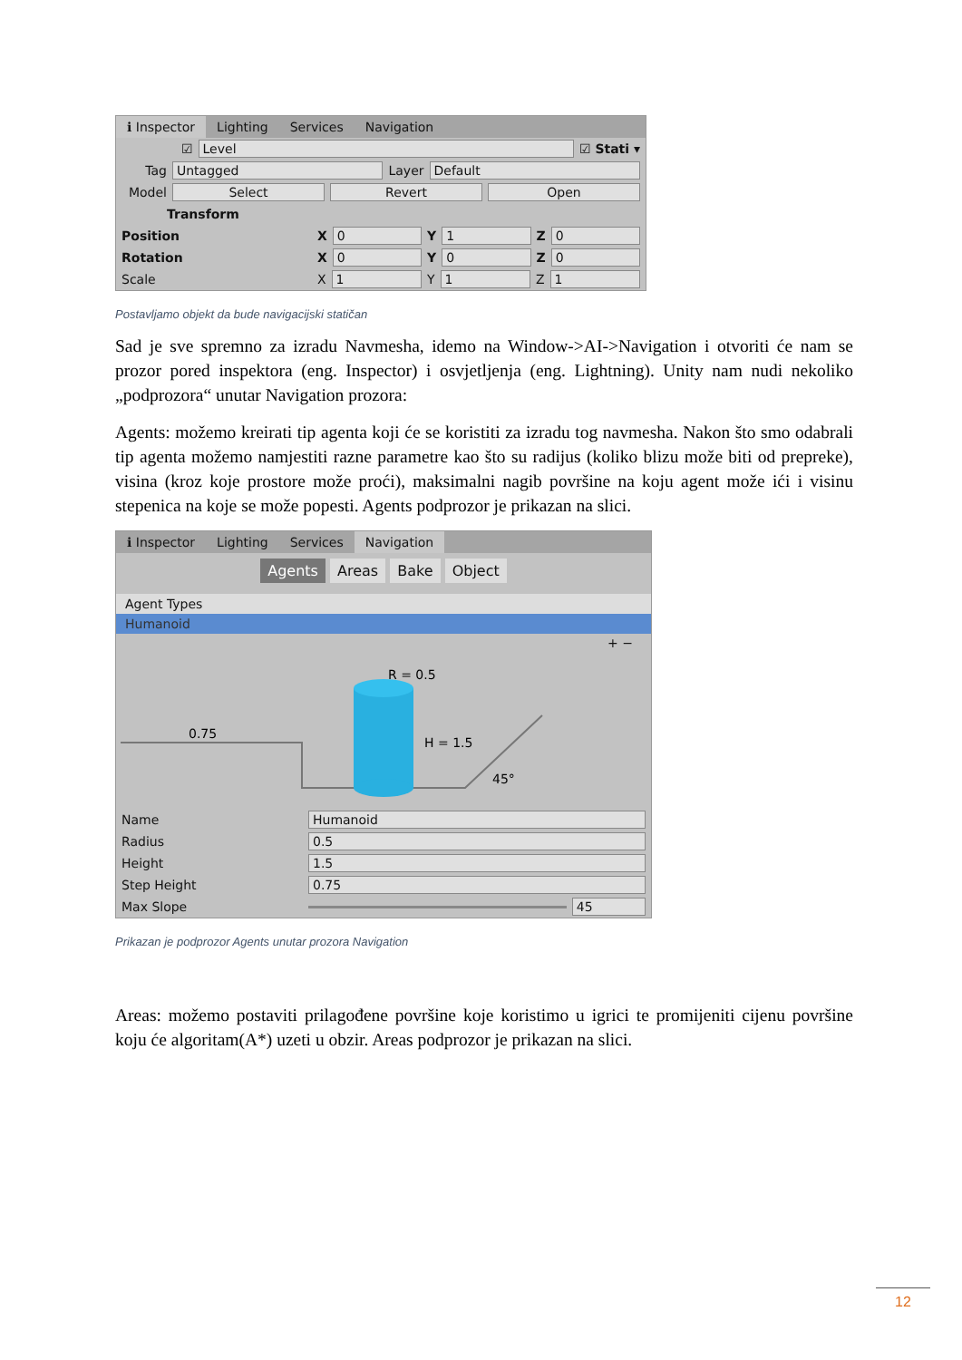ℹ Inspector Lighting Services Navigation
☑
Level
☑ Stati ▾
Tag
Untagged
Layer
Default
Model
Select Revert Open
Transform
Position X
0
Y
1
Z
0
Rotation X
0
Y
0
Z
0
Scale X
1
Y
1
Z
1
Postavljamo objekt da bude navigacijski statičan
Sad je sve spremno za izradu Navmesha, idemo na Window->AI->Navigation i otvoriti će nam se prozor pored inspektora (eng. Inspector) i osvjetljenja (eng. Lightning). Unity nam nudi nekoliko „podprozora“ unutar Navigation prozora:
Agents: možemo kreirati tip agenta koji će se koristiti za izradu tog navmesha. Nakon što smo odabrali tip agenta možemo namjestiti razne parametre kao što su radijus (koliko blizu može biti od prepreke), visina (kroz koje prostore može proći), maksimalni nagib površine na koju agent može ići i visinu stepenica na koje se može popesti. Agents podprozor je prikazan na slici.
ℹ Inspector Lighting Services Navigation
Agents Areas Bake Object
Agent Types
Humanoid
+ −
R = 0.5
H = 1.5
0.75
45°
Name
Humanoid
Radius
0.5
Height
1.5
Step Height
0.75
Max Slope
45
Prikazan je podprozor Agents unutar prozora Navigation
Areas: možemo postaviti prilagođene površine koje koristimo u igrici te promijeniti cijenu površine koju će algoritam(A*) uzeti u obzir. Areas podprozor je prikazan na slici.
12